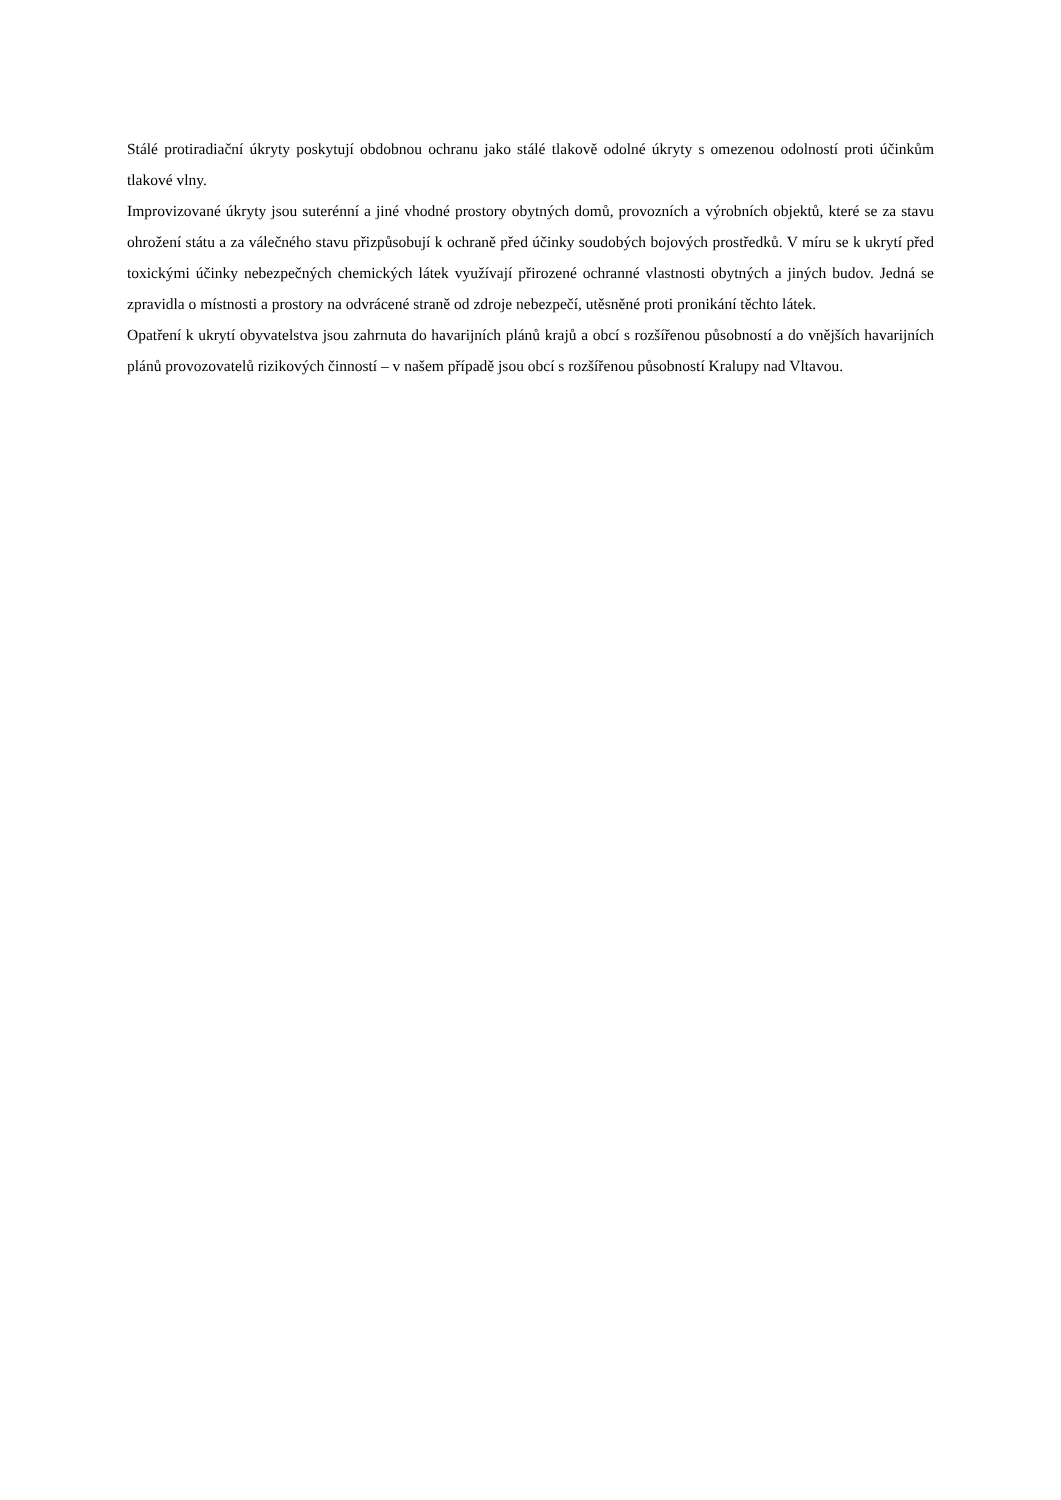Stálé protiradiační úkryty poskytují obdobnou ochranu jako stálé tlakově odolné úkryty s omezenou odolností proti účinkům tlakové vlny.
Improvizované úkryty jsou suterénní a jiné vhodné prostory obytných domů, provozních a výrobních objektů, které se za stavu ohrožení státu a za válečného stavu přizpůsobují k ochraně před účinky soudobých bojových prostředků. V míru se k ukrytí před toxickými účinky nebezpečných chemických látek využívají přirozené ochranné vlastnosti obytných a jiných budov. Jedná se zpravidla o místnosti a prostory na odvrácené straně od zdroje nebezpečí, utěsněné proti pronikání těchto látek.
Opatření k ukrytí obyvatelstva jsou zahrnuta do havarijních plánů krajů a obcí s rozšířenou působností a do vnějších havarijních plánů provozovatelů rizikových činností – v našem případě jsou obcí s rozšířenou působností Kralupy nad Vltavou.